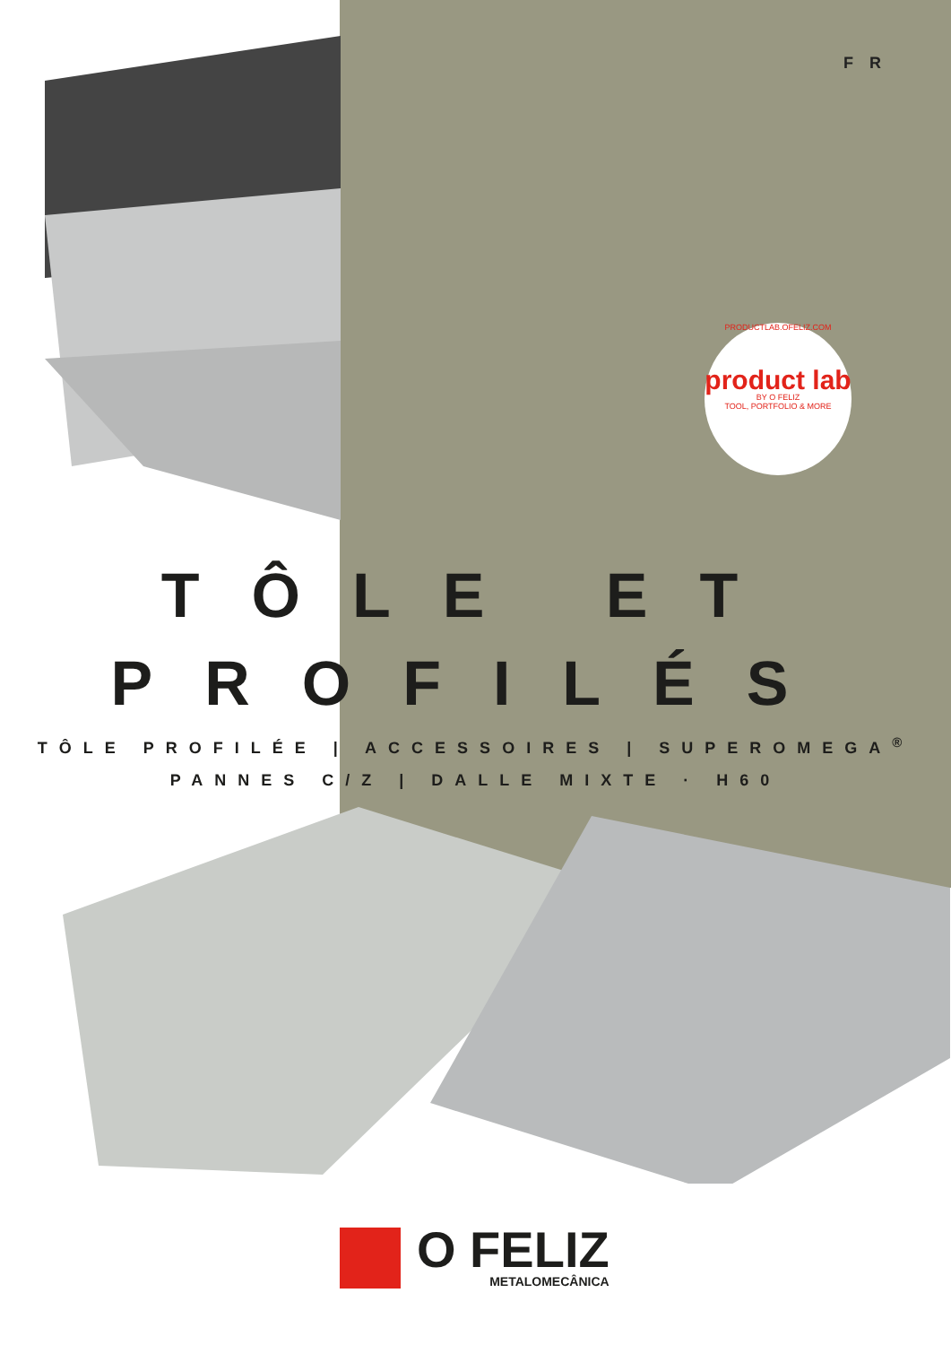FR
PRODUCTLAB.OFELIZ.COM
product lab
BY O FELIZ
TOOL, PORTFOLIO & MORE
TÔLE ET
PROFILÉS
TÔLE PROFILÉE | ACCESSOIRES | SUPEROMEGA<sup>®</sup>
PANNES C/Z | DALLE MIXTE · H60
O FELIZ
METALOMECÂNICA